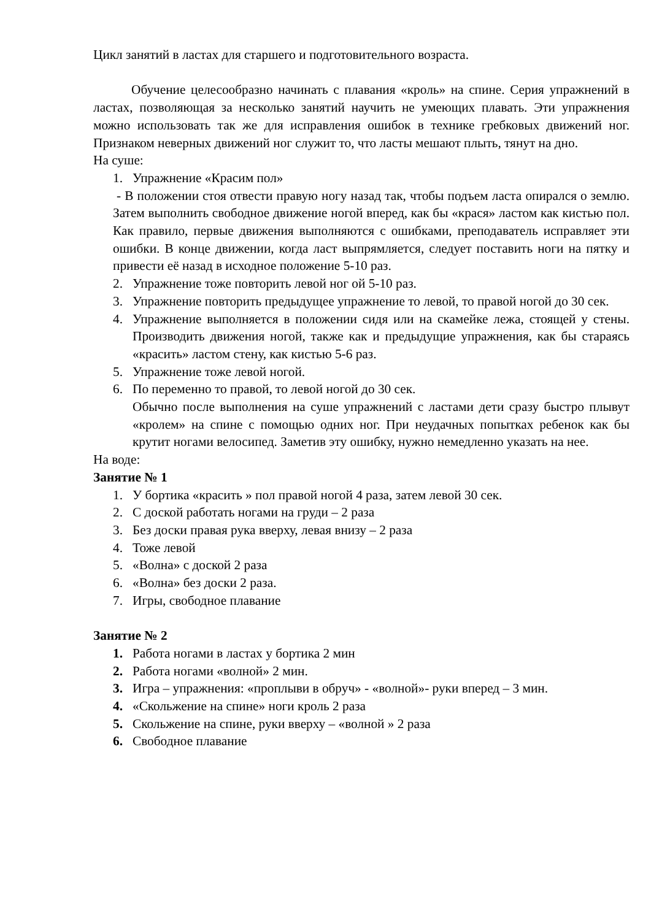Цикл занятий в ластах для старшего и подготовительного возраста.
Обучение целесообразно начинать с плавания «кроль» на спине. Серия упражнений в ластах, позволяющая за несколько занятий научить не умеющих плавать. Эти упражнения можно использовать так же для исправления ошибок в технике гребковых движений ног. Признаком неверных движений ног служит то, что ласты мешают плыть, тянут на дно.
На суше:
1. Упражнение «Красим пол»
- В положении стоя отвести правую ногу назад так, чтобы подъем ласта опирался о землю. Затем выполнить свободное движение ногой вперед, как бы «крася» ластом как кистью пол. Как правило, первые движения выполняются с ошибками, преподаватель исправляет эти ошибки. В конце движении, когда ласт выпрямляется, следует поставить ноги на пятку и привести её назад в исходное положение 5-10 раз.
2. Упражнение тоже повторить левой ног ой 5-10 раз.
3. Упражнение повторить предыдущее упражнение то левой, то правой ногой до 30 сек.
4. Упражнение выполняется в положении сидя или на скамейке лежа, стоящей у стены. Производить движения ногой, также как и предыдущие упражнения, как бы стараясь «красить» ластом стену, как кистью 5-6 раз.
5. Упражнение тоже левой ногой.
6. По переменно то правой, то левой ногой до 30 сек.
Обычно после выполнения на суше упражнений с ластами дети сразу быстро плывут «кролем» на спине с помощью одних ног. При неудачных попытках ребенок как бы крутит ногами велосипед. Заметив эту ошибку, нужно немедленно указать на нее.
На воде:
Занятие № 1
1. У бортика «красить » пол правой ногой 4 раза, затем левой 30 сек.
2. С доской работать ногами на груди – 2 раза
3. Без доски правая рука вверху, левая внизу – 2 раза
4. Тоже левой
5. «Волна» с доской 2 раза
6. «Волна» без доски 2 раза.
7. Игры, свободное плавание
Занятие № 2
1. Работа ногами в ластах у бортика 2 мин
2. Работа ногами «волной» 2 мин.
3. Игра – упражнения: «проплыви в обруч» - «волной»- руки вперед – 3 мин.
4. «Скольжение на спине» ноги кроль 2 раза
5. Скольжение на спине, руки вверху – «волной » 2 раза
6. Свободное плавание